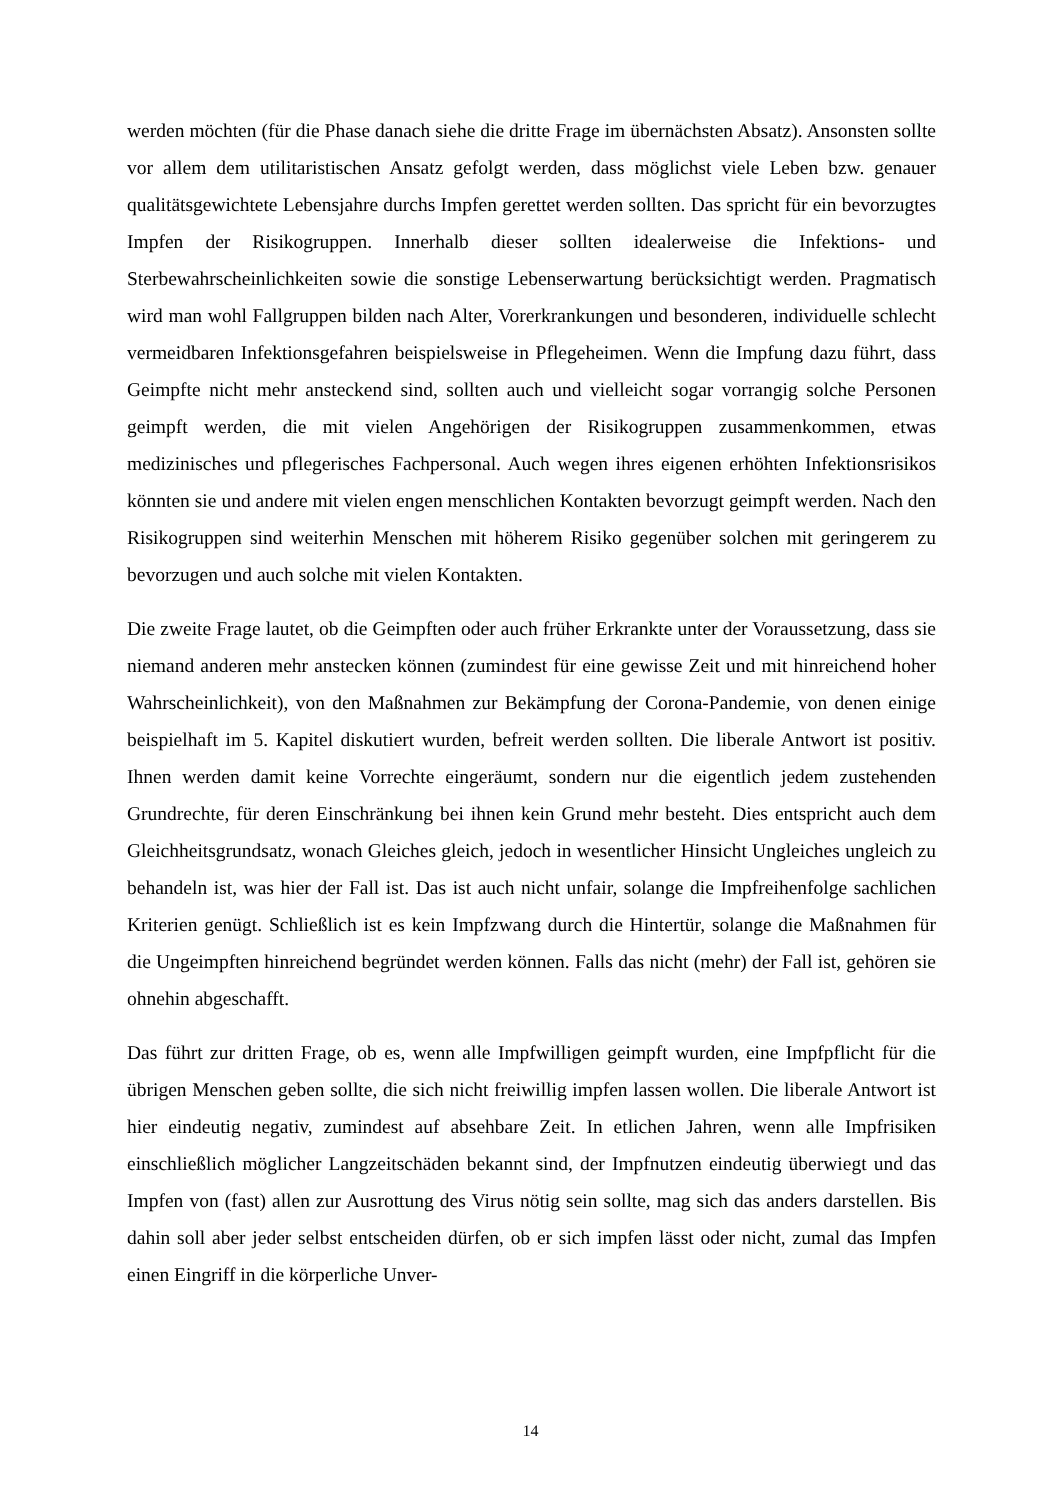werden möchten (für die Phase danach siehe die dritte Frage im übernächsten Absatz). Ansonsten sollte vor allem dem utilitaristischen Ansatz gefolgt werden, dass möglichst viele Leben bzw. genauer qualitätsgewichtete Lebensjahre durchs Impfen gerettet werden sollten. Das spricht für ein bevorzugtes Impfen der Risikogruppen. Innerhalb dieser sollten idealerweise die Infektions- und Sterbewahrscheinlichkeiten sowie die sonstige Lebenserwartung berücksichtigt werden. Pragmatisch wird man wohl Fallgruppen bilden nach Alter, Vorerkrankungen und besonderen, individuelle schlecht vermeidbaren Infektionsgefahren beispielsweise in Pflegeheimen. Wenn die Impfung dazu führt, dass Geimpfte nicht mehr ansteckend sind, sollten auch und vielleicht sogar vorrangig solche Personen geimpft werden, die mit vielen Angehörigen der Risikogruppen zusammenkommen, etwas medizinisches und pflegerisches Fachpersonal. Auch wegen ihres eigenen erhöhten Infektionsrisikos könnten sie und andere mit vielen engen menschlichen Kontakten bevorzugt geimpft werden. Nach den Risikogruppen sind weiterhin Menschen mit höherem Risiko gegenüber solchen mit geringerem zu bevorzugen und auch solche mit vielen Kontakten.
Die zweite Frage lautet, ob die Geimpften oder auch früher Erkrankte unter der Voraussetzung, dass sie niemand anderen mehr anstecken können (zumindest für eine gewisse Zeit und mit hinreichend hoher Wahrscheinlichkeit), von den Maßnahmen zur Bekämpfung der Corona-Pandemie, von denen einige beispielhaft im 5. Kapitel diskutiert wurden, befreit werden sollten. Die liberale Antwort ist positiv. Ihnen werden damit keine Vorrechte eingeräumt, sondern nur die eigentlich jedem zustehenden Grundrechte, für deren Einschränkung bei ihnen kein Grund mehr besteht. Dies entspricht auch dem Gleichheitsgrundsatz, wonach Gleiches gleich, jedoch in wesentlicher Hinsicht Ungleiches ungleich zu behandeln ist, was hier der Fall ist. Das ist auch nicht unfair, solange die Impfreihenfolge sachlichen Kriterien genügt. Schließlich ist es kein Impfzwang durch die Hintertür, solange die Maßnahmen für die Ungeimpften hinreichend begründet werden können. Falls das nicht (mehr) der Fall ist, gehören sie ohnehin abgeschafft.
Das führt zur dritten Frage, ob es, wenn alle Impfwilligen geimpft wurden, eine Impfpflicht für die übrigen Menschen geben sollte, die sich nicht freiwillig impfen lassen wollen. Die liberale Antwort ist hier eindeutig negativ, zumindest auf absehbare Zeit. In etlichen Jahren, wenn alle Impfrisiken einschließlich möglicher Langzeitschäden bekannt sind, der Impfnutzen eindeutig überwiegt und das Impfen von (fast) allen zur Ausrottung des Virus nötig sein sollte, mag sich das anders darstellen. Bis dahin soll aber jeder selbst entscheiden dürfen, ob er sich impfen lässt oder nicht, zumal das Impfen einen Eingriff in die körperliche Unver-
14